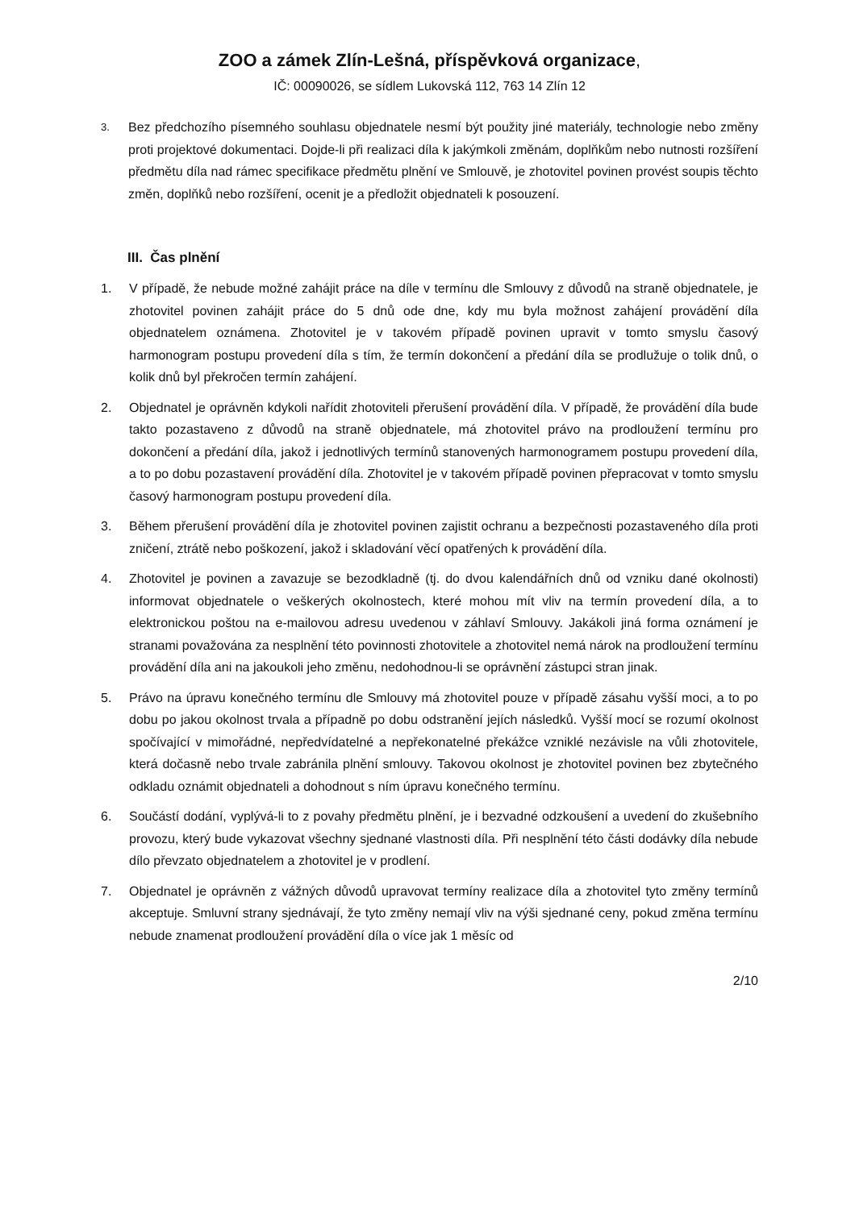ZOO a zámek Zlín-Lešná, příspěvková organizace,
IČ: 00090026, se sídlem Lukovská 112, 763 14 Zlín 12
3.
Bez předchozího písemného souhlasu objednatele nesmí být použity jiné materiály, technologie nebo změny proti projektové dokumentaci. Dojde-li při realizaci díla k jakýmkoli změnám, doplňkům nebo nutnosti rozšíření předmětu díla nad rámec specifikace předmětu plnění ve Smlouvě, je zhotovitel povinen provést soupis těchto změn, doplňků nebo rozšíření, ocenit je a předložit objednateli k posouzení.
III. Čas plnění
1. V případě, že nebude možné zahájit práce na díle v termínu dle Smlouvy z důvodů na straně objednatele, je zhotovitel povinen zahájit práce do 5 dnů ode dne, kdy mu byla možnost zahájení provádění díla objednatelem oznámena. Zhotovitel je v takovém případě povinen upravit v tomto smyslu časový harmonogram postupu provedení díla s tím, že termín dokončení a předání díla se prodlužuje o tolik dnů, o kolik dnů byl překročen termín zahájení.
2. Objednatel je oprávněn kdykoli nařídit zhotoviteli přerušení provádění díla. V případě, že provádění díla bude takto pozastaveno z důvodů na straně objednatele, má zhotovitel právo na prodloužení termínu pro dokončení a předání díla, jakož i jednotlivých termínů stanovených harmonogramem postupu provedení díla, a to po dobu pozastavení provádění díla. Zhotovitel je v takovém případě povinen přepracovat v tomto smyslu časový harmonogram postupu provedení díla.
3. Během přerušení provádění díla je zhotovitel povinen zajistit ochranu a bezpečnosti pozastaveného díla proti zničení, ztrátě nebo poškození, jakož i skladování věcí opatřených k provádění díla.
4. Zhotovitel je povinen a zavazuje se bezodkladně (tj. do dvou kalendářních dnů od vzniku dané okolnosti) informovat objednatele o veškerých okolnostech, které mohou mít vliv na termín provedení díla, a to elektronickou poštou na e-mailovou adresu uvedenou v záhlaví Smlouvy. Jakákoli jiná forma oznámení je stranami považována za nesplnění této povinnosti zhotovitele a zhotovitel nemá nárok na prodloužení termínu provádění díla ani na jakoukoli jeho změnu, nedohodnou-li se oprávnění zástupci stran jinak.
5. Právo na úpravu konečného termínu dle Smlouvy má zhotovitel pouze v případě zásahu vyšší moci, a to po dobu po jakou okolnost trvala a případně po dobu odstranění jejích následků. Vyšší mocí se rozumí okolnost spočívající v mimořádné, nepředvídatelné a nepřekonatelné překážce vzniklé nezávisle na vůli zhotovitele, která dočasně nebo trvale zabránila plnění smlouvy. Takovou okolnost je zhotovitel povinen bez zbytečného odkladu oznámit objednateli a dohodnout s ním úpravu konečného termínu.
6. Součástí dodání, vyplývá-li to z povahy předmětu plnění, je i bezvadné odzkoušení a uvedení do zkušebního provozu, který bude vykazovat všechny sjednané vlastnosti díla. Při nesplnění této části dodávky díla nebude dílo převzato objednatelem a zhotovitel je v prodlení.
7. Objednatel je oprávněn z vážných důvodů upravovat termíny realizace díla a zhotovitel tyto změny termínů akceptuje. Smluvní strany sjednávají, že tyto změny nemají vliv na výši sjednané ceny, pokud změna termínu nebude znamenat prodloužení provádění díla o více jak 1 měsíc od
2/10